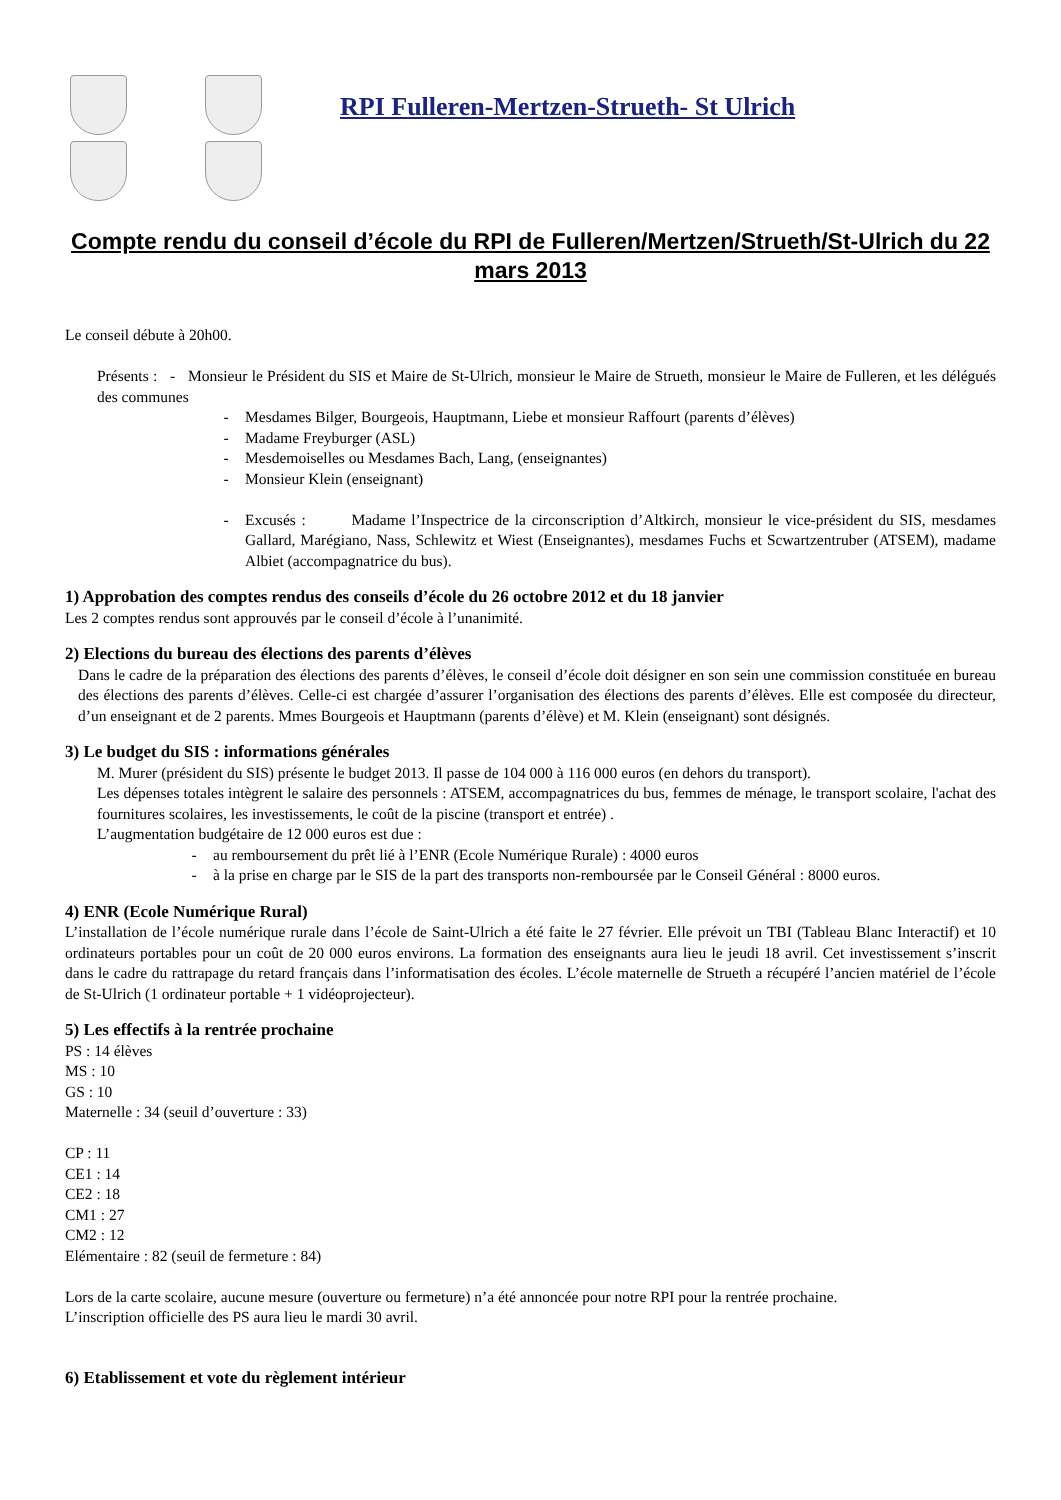RPI Fulleren-Mertzen-Strueth- St Ulrich
Compte rendu du conseil d’école du RPI de Fulleren/Mertzen/Strueth/St-Ulrich du 22 mars 2013
Le conseil débute à 20h00.
Présents : - Monsieur le Président du SIS et Maire de St-Ulrich, monsieur le Maire de Strueth, monsieur le Maire de Fulleren, et les délégués des communes
- Mesdames Bilger, Bourgeois, Hauptmann, Liebe et monsieur Raffourt (parents d’élèves)
- Madame Freyburger (ASL)
- Mesdemoiselles ou Mesdames Bach, Lang, (enseignantes)
- Monsieur Klein (enseignant)
- Excusés : Madame l’Inspectrice de la circonscription d’Altkirch, monsieur le vice-président du SIS, mesdames Gallard, Marégiano, Nass, Schlewitz et Wiest (Enseignantes), mesdames Fuchs et Scwartzentruber (ATSEM), madame Albiet (accompagnatrice du bus).
1) Approbation des comptes rendus des conseils d’école du 26 octobre 2012 et du 18 janvier
Les 2 comptes rendus sont approuvés par le conseil d’école à l’unanimité.
2) Elections du bureau des élections des parents d’élèves
Dans le cadre de la préparation des élections des parents d’élèves, le conseil d’école doit désigner en son sein une commission constituée en bureau des élections des parents d’élèves. Celle-ci est chargée d’assurer l’organisation des élections des parents d’élèves. Elle est composée du directeur, d’un enseignant et de 2 parents. Mmes Bourgeois et Hauptmann (parents d’élève) et M. Klein (enseignant) sont désignés.
3) Le budget du SIS : informations générales
M. Murer (président du SIS) présente le budget 2013. Il passe de 104 000 à 116 000 euros (en dehors du transport).
Les dépenses totales intègrent le salaire des personnels : ATSEM, accompagnatrices du bus, femmes de ménage, le transport scolaire, l'achat des fournitures scolaires, les investissements, le coût de la piscine (transport et entrée) .
L’augmentation budgétaire de 12 000 euros est due :
- au remboursement du prêt lié à l’ENR (Ecole Numérique Rurale) : 4000 euros
- à la prise en charge par le SIS de la part des transports non-remboursée par le Conseil Général : 8000 euros.
4) ENR (Ecole Numérique Rural)
L’installation de l’école numérique rurale dans l’école de Saint-Ulrich a été faite le 27 février. Elle prévoit un TBI (Tableau Blanc Interactif) et 10 ordinateurs portables pour un coût de 20 000 euros environs. La formation des enseignants aura lieu le jeudi 18 avril. Cet investissement s’inscrit dans le cadre du rattrapage du retard français dans l’informatisation des écoles. L’école maternelle de Strueth a récupéré l’ancien matériel de l’école de St-Ulrich (1 ordinateur portable + 1 vidéoprojecteur).
5) Les effectifs à la rentrée prochaine
PS : 14 élèves
MS : 10
GS : 10
Maternelle : 34 (seuil d’ouverture : 33)
CP : 11
CE1 : 14
CE2 : 18
CM1 : 27
CM2 : 12
Elémentaire : 82 (seuil de fermeture : 84)
Lors de la carte scolaire, aucune mesure (ouverture ou fermeture) n’a été annoncée pour notre RPI pour la rentrée prochaine.
L’inscription officielle des PS aura lieu le mardi 30 avril.
6) Etablissement et vote du règlement intérieur